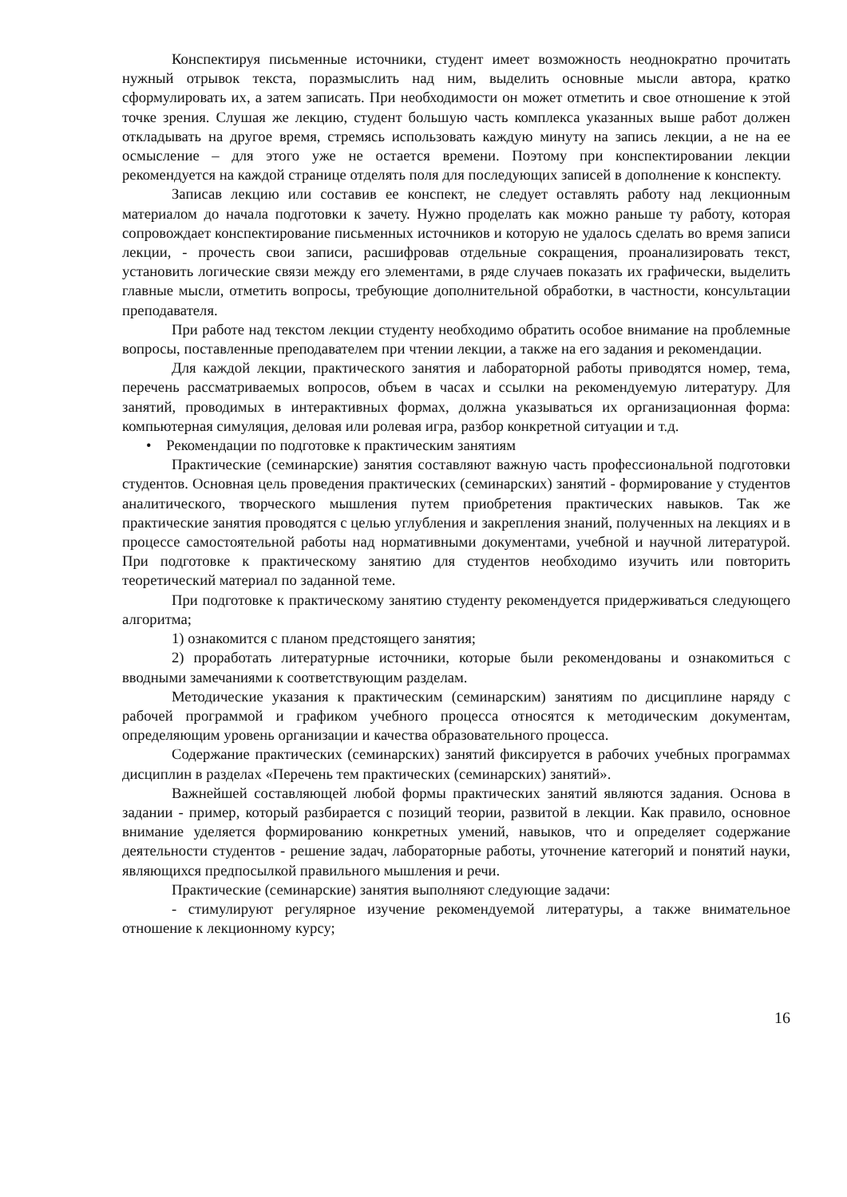Конспектируя письменные источники, студент имеет возможность неоднократно прочитать нужный отрывок текста, поразмыслить над ним, выделить основные мысли автора, кратко сформулировать их, а затем записать. При необходимости он может отметить и свое отношение к этой точке зрения. Слушая же лекцию, студент большую часть комплекса указанных выше работ должен откладывать на другое время, стремясь использовать каждую минуту на запись лекции, а не на ее осмысление – для этого уже не остается времени. Поэтому при конспектировании лекции рекомендуется на каждой странице отделять поля для последующих записей в дополнение к конспекту.
Записав лекцию или составив ее конспект, не следует оставлять работу над лекционным материалом до начала подготовки к зачету. Нужно проделать как можно раньше ту работу, которая сопровождает конспектирование письменных источников и которую не удалось сделать во время записи лекции, - прочесть свои записи, расшифровав отдельные сокращения, проанализировать текст, установить логические связи между его элементами, в ряде случаев показать их графически, выделить главные мысли, отметить вопросы, требующие дополнительной обработки, в частности, консультации преподавателя.
При работе над текстом лекции студенту необходимо обратить особое внимание на проблемные вопросы, поставленные преподавателем при чтении лекции, а также на его задания и рекомендации.
Для каждой лекции, практического занятия и лабораторной работы приводятся номер, тема, перечень рассматриваемых вопросов, объем в часах и ссылки на рекомендуемую литературу. Для занятий, проводимых в интерактивных формах, должна указываться их организационная форма: компьютерная симуляция, деловая или ролевая игра, разбор конкретной ситуации и т.д.
• Рекомендации по подготовке к практическим занятиям
Практические (семинарские) занятия составляют важную часть профессиональной подготовки студентов. Основная цель проведения практических (семинарских) занятий - формирование у студентов аналитического, творческого мышления путем приобретения практических навыков. Так же практические занятия проводятся с целью углубления и закрепления знаний, полученных на лекциях и в процессе самостоятельной работы над нормативными документами, учебной и научной литературой. При подготовке к практическому занятию для студентов необходимо изучить или повторить теоретический материал по заданной теме.
При подготовке к практическому занятию студенту рекомендуется придерживаться следующего алгоритма;
1) ознакомится с планом предстоящего занятия;
2) проработать литературные источники, которые были рекомендованы и ознакомиться с вводными замечаниями к соответствующим разделам.
Методические указания к практическим (семинарским) занятиям по дисциплине наряду с рабочей программой и графиком учебного процесса относятся к методическим документам, определяющим уровень организации и качества образовательного процесса.
Содержание практических (семинарских) занятий фиксируется в рабочих учебных программах дисциплин в разделах «Перечень тем практических (семинарских) занятий».
Важнейшей составляющей любой формы практических занятий являются задания. Основа в задании - пример, который разбирается с позиций теории, развитой в лекции. Как правило, основное внимание уделяется формированию конкретных умений, навыков, что и определяет содержание деятельности студентов - решение задач, лабораторные работы, уточнение категорий и понятий науки, являющихся предпосылкой правильного мышления и речи.
Практические (семинарские) занятия выполняют следующие задачи:
- стимулируют регулярное изучение рекомендуемой литературы, а также внимательное отношение к лекционному курсу;
16